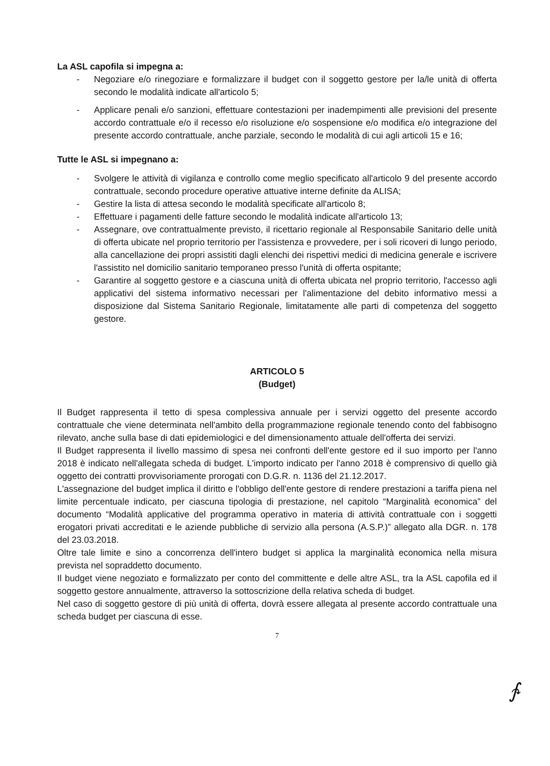La ASL capofila si impegna a:
- Negoziare e/o rinegoziare e formalizzare il budget con il soggetto gestore per la/le unità di offerta secondo le modalità indicate all'articolo 5;
- Applicare penali e/o sanzioni, effettuare contestazioni per inadempimenti alle previsioni del presente accordo contrattuale e/o il recesso e/o risoluzione e/o sospensione e/o modifica e/o integrazione del presente accordo contrattuale, anche parziale, secondo le modalità di cui agli articoli 15 e 16;
Tutte le ASL si impegnano a:
- Svolgere le attività di vigilanza e controllo come meglio specificato all'articolo 9 del presente accordo contrattuale, secondo procedure operative attuative interne definite da ALISA;
- Gestire la lista di attesa secondo le modalità specificate all'articolo 8;
- Effettuare i pagamenti delle fatture secondo le modalità indicate all'articolo 13;
- Assegnare, ove contrattualmente previsto, il ricettario regionale al Responsabile Sanitario delle unità di offerta ubicate nel proprio territorio per l'assistenza e provvedere, per i soli ricoveri di lungo periodo, alla cancellazione dei propri assistiti dagli elenchi dei rispettivi medici di medicina generale e iscrivere l'assistito nel domicilio sanitario temporaneo presso l'unità di offerta ospitante;
- Garantire al soggetto gestore e a ciascuna unità di offerta ubicata nel proprio territorio, l'accesso agli applicativi del sistema informativo necessari per l'alimentazione del debito informativo messi a disposizione dal Sistema Sanitario Regionale, limitatamente alle parti di competenza del soggetto gestore.
ARTICOLO 5
(Budget)
Il Budget rappresenta il tetto di spesa complessiva annuale per i servizi oggetto del presente accordo contrattuale che viene determinata nell'ambito della programmazione regionale tenendo conto del fabbisogno rilevato, anche sulla base di dati epidemiologici e del dimensionamento attuale dell'offerta dei servizi.
Il Budget rappresenta il livello massimo di spesa nei confronti dell'ente gestore ed il suo importo per l'anno 2018 è indicato nell'allegata scheda di budget. L'importo indicato per l'anno 2018 è comprensivo di quello già oggetto dei contratti provvisoriamente prorogati con D.G.R. n. 1136 del 21.12.2017.
L'assegnazione del budget implica il diritto e l'obbligo dell'ente gestore di rendere prestazioni a tariffa piena nel limite percentuale indicato, per ciascuna tipologia di prestazione, nel capitolo “Marginalità economica” del documento “Modalità applicative del programma operativo in materia di attività contrattuale con i soggetti erogatori privati accreditati e le aziende pubbliche di servizio alla persona (A.S.P.)” allegato alla DGR. n. 178 del 23.03.2018.
Oltre tale limite e sino a concorrenza dell'intero budget si applica la marginalità economica nella misura prevista nel sopraddetto documento.
Il budget viene negoziato e formalizzato per conto del committente e delle altre ASL, tra la ASL capofila ed il soggetto gestore annualmente, attraverso la sottoscrizione della relativa scheda di budget.
Nel caso di soggetto gestore di più unità di offerta, dovrà essere allegata al presente accordo contrattuale una scheda budget per ciascuna di esse.
7
∱